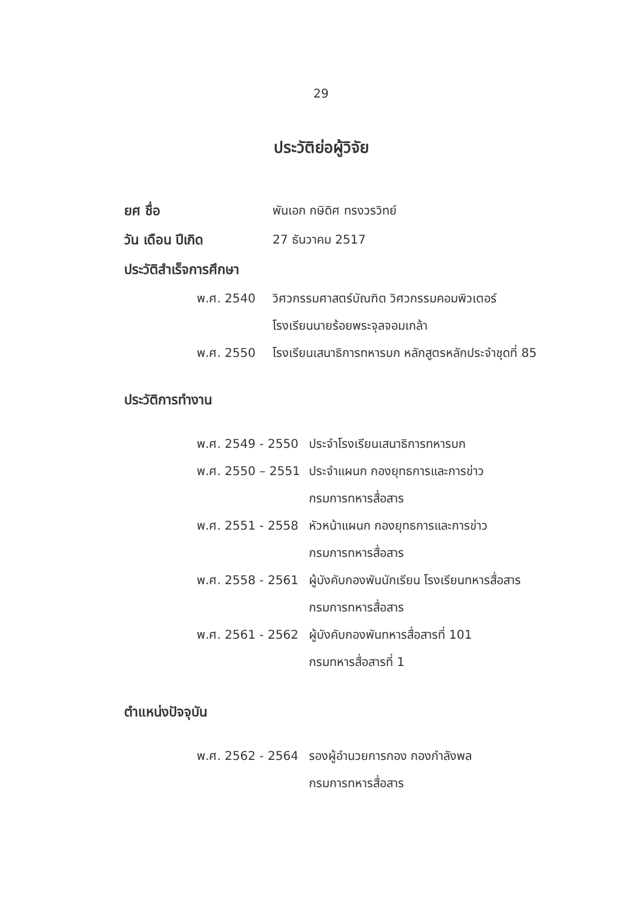29
ประวัติย่อผู้วิจัย
ยศ ชื่อ พันเอก กษิดิศ ทรงวรวิทย์
วัน เดือน ปีเกิด 27 ธันวาคม 2517
ประวัติสำเร็จการศึกษา
| พ.ศ. 2540 | วิศวกรรมศาสตร์บัณฑิต วิศวกรรมคอมพิวเตอร์ |
| | โรงเรียนนายร้อยพระจุลจอมเกล้า |
| พ.ศ. 2550 | โรงเรียนเสนาธิการทหารบก หลักสูตรหลักประจำชุดที่ 85 |
ประวัติการทำงาน
| พ.ศ. 2549 - 2550 | ประจำโรงเรียนเสนาธิการทหารบก |
| พ.ศ. 2550 – 2551 | ประจำแผนก กองยุทธการและการข่าว |
| | กรมการทหารสื่อสาร |
| พ.ศ. 2551 - 2558 | หัวหน้าแผนก กองยุทธการและการข่าว |
| | กรมการทหารสื่อสาร |
| พ.ศ. 2558 - 2561 | ผู้บังคับกองพันนักเรียน โรงเรียนทหารสื่อสาร |
| | กรมการทหารสื่อสาร |
| พ.ศ. 2561 - 2562 | ผู้บังคับกองพันทหารสื่อสารที่ 101 |
| | กรมทหารสื่อสารที่ 1 |
ตำแหน่งปัจจุบัน
| พ.ศ. 2562 - 2564 | รองผู้อำนวยการกอง กองกำลังพล |
| | กรมการทหารสื่อสาร |